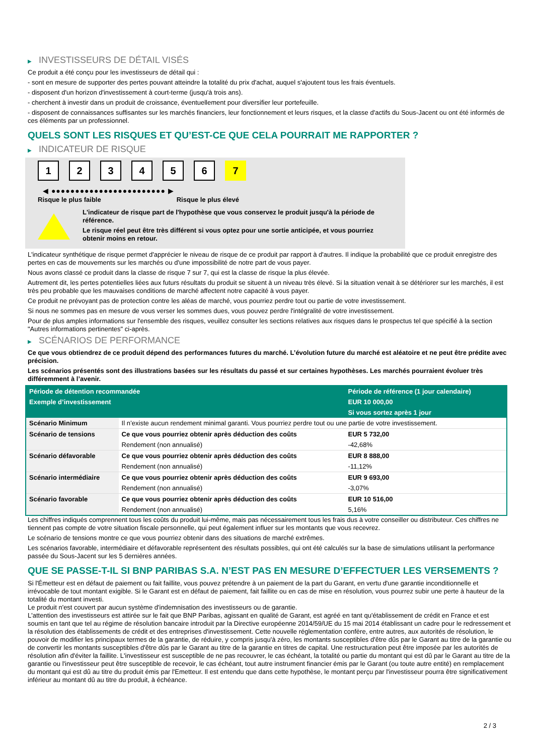▶ INVESTISSEURS DE DÉTAIL VISÉS
Ce produit a été conçu pour les investisseurs de détail qui :
- sont en mesure de supporter des pertes pouvant atteindre la totalité du prix d'achat, auquel s'ajoutent tous les frais éventuels.
- disposent d'un horizon d'investissement à court-terme (jusqu'à trois ans).
- cherchent à investir dans un produit de croissance, éventuellement pour diversifier leur portefeuille.
- disposent de connaissances suffisantes sur les marchés financiers, leur fonctionnement et leurs risques, et la classe d'actifs du Sous-Jacent ou ont été informés de ces éléments par un professionnel.
QUELS SONT LES RISQUES ET QU’EST-CE QUE CELA POURRAIT ME RAPPORTER ?
▶ INDICATEUR DE RISQUE
1 2 3 4 5 6 7
◀ ●●●●●●●●●●●●●●●●●●●●●●●● ▶
Risque le plus faible Risque le plus élevé
L'indicateur de risque part de l'hypothèse que vous conservez le produit jusqu'à la période de référence.
Le risque réel peut être très différent si vous optez pour une sortie anticipée, et vous pourriez obtenir moins en retour.
L'indicateur synthétique de risque permet d'apprécier le niveau de risque de ce produit par rapport à d'autres. Il indique la probabilité que ce produit enregistre des pertes en cas de mouvements sur les marchés ou d'une impossibilité de notre part de vous payer.
Nous avons classé ce produit dans la classe de risque 7 sur 7, qui est la classe de risque la plus élevée.
Autrement dit, les pertes potentielles liées aux futurs résultats du produit se situent à un niveau très élevé. Si la situation venait à se détériorer sur les marchés, il est très peu probable que les mauvaises conditions de marché affectent notre capacité à vous payer.
Ce produit ne prévoyant pas de protection contre les aléas de marché, vous pourriez perdre tout ou partie de votre investissement.
Si nous ne sommes pas en mesure de vous verser les sommes dues, vous pouvez perdre l'intégralité de votre investissement.
Pour de plus amples informations sur l'ensemble des risques, veuillez consulter les sections relatives aux risques dans le prospectus tel que spécifié à la section "Autres informations pertinentes" ci-après.
▶ SCÉNARIOS DE PERFORMANCE
Ce que vous obtiendrez de ce produit dépend des performances futures du marché. L’évolution future du marché est aléatoire et ne peut être prédite avec précision.
Les scénarios présentés sont des illustrations basées sur les résultats du passé et sur certaines hypothèses. Les marchés pourraient évoluer très différemment à l’avenir.
| Période de détention recommandée | | Période de référence (1 jour calendaire) |
| --- | --- | --- |
| Exemple d’investissement | | EUR 10 000,00 |
| | | Si vous sortez après 1 jour |
| Scénario Minimum | Il n’existe aucun rendement minimal garanti. Vous pourriez perdre tout ou une partie de votre investissement. | |
| Scénario de tensions | Ce que vous pourriez obtenir après déduction des coûts | EUR 5 732,00 |
| | Rendement (non annualisé) | -42,68% |
| Scénario défavorable | Ce que vous pourriez obtenir après déduction des coûts | EUR 8 888,00 |
| | Rendement (non annualisé) | -11,12% |
| Scénario intermédiaire | Ce que vous pourriez obtenir après déduction des coûts | EUR 9 693,00 |
| | Rendement (non annualisé) | -3,07% |
| Scénario favorable | Ce que vous pourriez obtenir après déduction des coûts | EUR 10 516,00 |
| | Rendement (non annualisé) | 5,16% |
Les chiffres indiqués comprennent tous les coûts du produit lui-même, mais pas nécessairement tous les frais dus à votre conseiller ou distributeur. Ces chiffres ne tiennent pas compte de votre situation fiscale personnelle, qui peut également influer sur les montants que vous recevrez.
Le scénario de tensions montre ce que vous pourriez obtenir dans des situations de marché extrêmes.
Les scénarios favorable, intermédiaire et défavorable représentent des résultats possibles, qui ont été calculés sur la base de simulations utilisant la performance passée du Sous-Jacent sur les 5 dernières années.
QUE SE PASSE-T-IL SI BNP PARIBAS S.A. N’EST PAS EN MESURE D’EFFECTUER LES VERSEMENTS ?
Si l'Émetteur est en défaut de paiement ou fait faillite, vous pouvez prétendre à un paiement de la part du Garant, en vertu d'une garantie inconditionnelle et irrévocable de tout montant exigible. Si le Garant est en défaut de paiement, fait faillite ou en cas de mise en résolution, vous pourrez subir une perte à hauteur de la totalité du montant investi.
Le produit n'est couvert par aucun système d'indemnisation des investisseurs ou de garantie.
L'attention des investisseurs est attirée sur le fait que BNP Paribas, agissant en qualité de Garant, est agréé en tant qu'établissement de crédit en France et est soumis en tant que tel au régime de résolution bancaire introduit par la Directive européenne 2014/59/UE du 15 mai 2014 établissant un cadre pour le redressement et la résolution des établissements de crédit et des entreprises d'investissement. Cette nouvelle réglementation confère, entre autres, aux autorités de résolution, le pouvoir de modifier les principaux termes de la garantie, de réduire, y compris jusqu'à zéro, les montants susceptibles d'être dûs par le Garant au titre de la garantie ou de convertir les montants susceptibles d'être dûs par le Garant au titre de la garantie en titres de capital. Une restructuration peut être imposée par les autorités de résolution afin d'éviter la faillite. L'investisseur est susceptible de ne pas recouvrer, le cas échéant, la totalité ou partie du montant qui est dû par le Garant au titre de la garantie ou l'investisseur peut être susceptible de recevoir, le cas échéant, tout autre instrument financier émis par le Garant (ou toute autre entité) en remplacement du montant qui est dû au titre du produit émis par l'Emetteur. Il est entendu que dans cette hypothèse, le montant perçu par l'investisseur pourra être significativement inférieur au montant dû au titre du produit, à échéance.
2 / 3